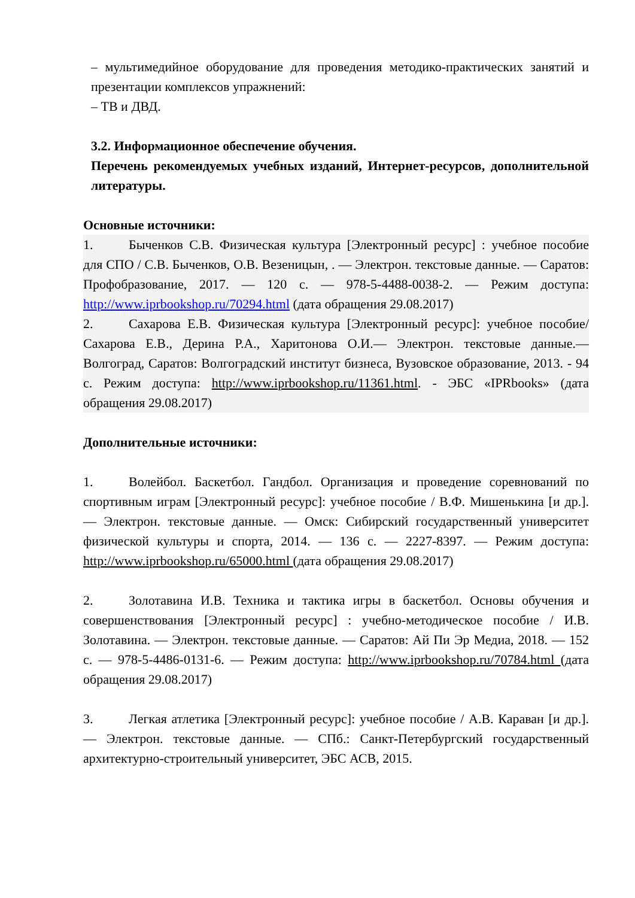– мультимедийное оборудование для проведения методико-практических занятий и презентации комплексов упражнений:
– ТВ и ДВД.
3.2. Информационное обеспечение обучения.
Перечень рекомендуемых учебных изданий, Интернет-ресурсов, дополнительной литературы.
Основные источники:
1. Быченков С.В. Физическая культура [Электронный ресурс] : учебное пособие для СПО / С.В. Быченков, О.В. Везеницын, . — Электрон. текстовые данные. — Саратов: Профобразование, 2017. — 120 с. — 978-5-4488-0038-2. — Режим доступа: http://www.iprbookshop.ru/70294.html (дата обращения 29.08.2017)
2. Сахарова Е.В. Физическая культура [Электронный ресурс]: учебное пособие/ Сахарова Е.В., Дерина Р.А., Харитонова О.И.— Электрон. текстовые данные.— Волгоград, Саратов: Волгоградский институт бизнеса, Вузовское образование, 2013. - 94 с. Режим доступа: http://www.iprbookshop.ru/11361.html. - ЭБС «IPRbooks» (дата обращения 29.08.2017)
Дополнительные источники:
1. Волейбол. Баскетбол. Гандбол. Организация и проведение соревнований по спортивным играм [Электронный ресурс]: учебное пособие / В.Ф. Мишенькина [и др.]. — Электрон. текстовые данные. — Омск: Сибирский государственный университет физической культуры и спорта, 2014. — 136 с. — 2227-8397. — Режим доступа: http://www.iprbookshop.ru/65000.html (дата обращения 29.08.2017)
2. Золотавина И.В. Техника и тактика игры в баскетбол. Основы обучения и совершенствования [Электронный ресурс] : учебно-методическое пособие / И.В. Золотавина. — Электрон. текстовые данные. — Саратов: Ай Пи Эр Медиа, 2018. — 152 с. — 978-5-4486-0131-6. — Режим доступа: http://www.iprbookshop.ru/70784.html (дата обращения 29.08.2017)
3. Легкая атлетика [Электронный ресурс]: учебное пособие / А.В. Караван [и др.]. — Электрон. текстовые данные. — СПб.: Санкт-Петербургский государственный архитектурно-строительный университет, ЭБС АСВ, 2015.